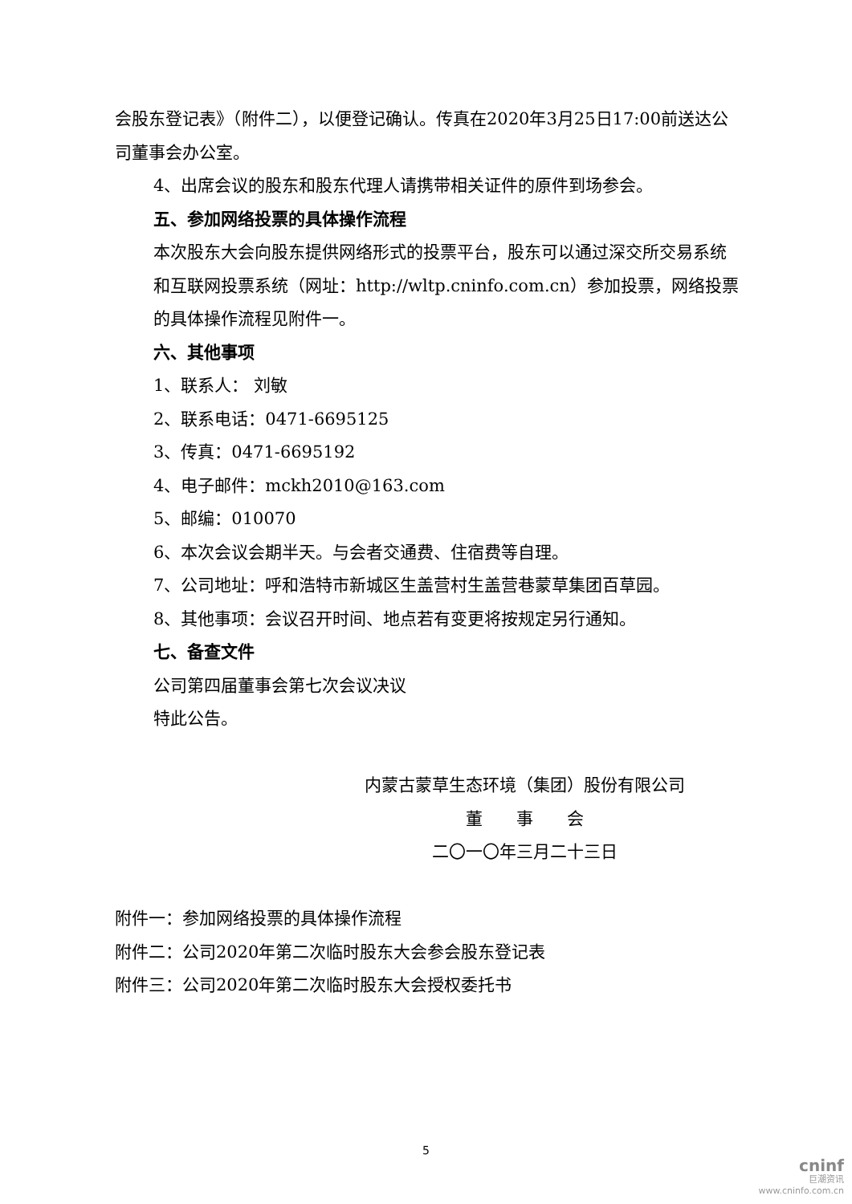会股东登记表》（附件二），以便登记确认。传真在2020年3月25日17:00前送达公司董事会办公室。
4、出席会议的股东和股东代理人请携带相关证件的原件到场参会。
五、参加网络投票的具体操作流程
本次股东大会向股东提供网络形式的投票平台，股东可以通过深交所交易系统和互联网投票系统（网址：http://wltp.cninfo.com.cn）参加投票，网络投票的具体操作流程见附件一。
六、其他事项
1、联系人： 刘敏
2、联系电话：0471-6695125
3、传真：0471-6695192
4、电子邮件：mckh2010@163.com
5、邮编：010070
6、本次会议会期半天。与会者交通费、住宿费等自理。
7、公司地址：呼和浩特市新城区生盖营村生盖营巷蒙草集团百草园。
8、其他事项：会议召开时间、地点若有变更将按规定另行通知。
七、备查文件
公司第四届董事会第七次会议决议
特此公告。
内蒙古蒙草生态环境（集团）股份有限公司
董　　事　　会
二〇一〇年三月二十三日
附件一：参加网络投票的具体操作流程
附件二：公司2020年第二次临时股东大会参会股东登记表
附件三：公司2020年第二次临时股东大会授权委托书
5
cninf
巨潮资讯
www.cninfo.com.cn